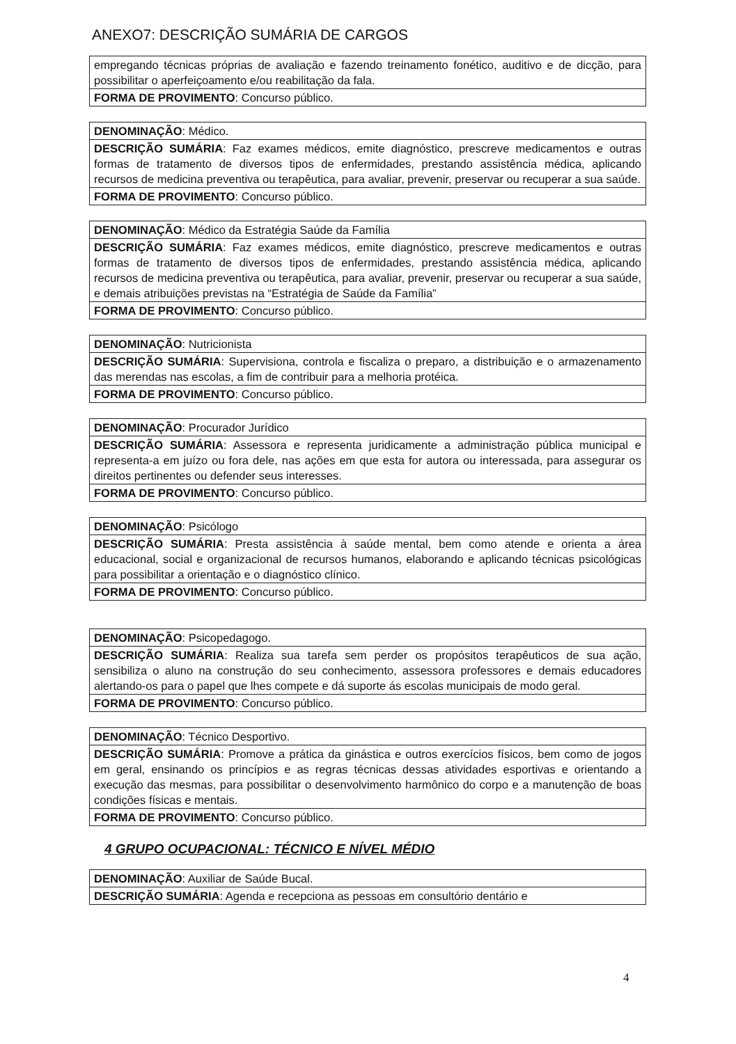ANEXO7: DESCRIÇÃO SUMÁRIA DE CARGOS
| empregando técnicas próprias de avaliação e fazendo treinamento fonético, auditivo e de dicção, para possibilitar o aperfeiçoamento e/ou reabilitação da fala. |
| FORMA DE PROVIMENTO : Concurso público. |
| DENOMINAÇÃO : Médico. |
| DESCRIÇÃO SUMÁRIA : Faz exames médicos, emite diagnóstico, prescreve medicamentos e outras formas de tratamento de diversos tipos de enfermidades, prestando assistência médica, aplicando recursos de medicina preventiva ou terapêutica, para avaliar, prevenir, preservar ou recuperar a sua saúde. |
| FORMA DE PROVIMENTO : Concurso público. |
| DENOMINAÇÃO : Médico da Estratégia Saúde da Família |
| DESCRIÇÃO SUMÁRIA : Faz exames médicos, emite diagnóstico, prescreve medicamentos e outras formas de tratamento de diversos tipos de enfermidades, prestando assistência médica, aplicando recursos de medicina preventiva ou terapêutica, para avaliar, prevenir, preservar ou recuperar a sua saúde, e demais atribuições previstas na “Estratégia de Saúde da Família” |
| FORMA DE PROVIMENTO : Concurso público. |
| DENOMINAÇÃO : Nutricionista |
| DESCRIÇÃO SUMÁRIA : Supervisiona, controla e fiscaliza o preparo, a distribuição e o armazenamento das merendas nas escolas, a fim de contribuir para a melhoria protéica. |
| FORMA DE PROVIMENTO : Concurso público. |
| DENOMINAÇÃO : Procurador Jurídico |
| DESCRIÇÃO SUMÁRIA : Assessora e representa juridicamente a administração pública municipal e representa-a em juízo ou fora dele, nas ações em que esta for autora ou interessada, para assegurar os direitos pertinentes ou defender seus interesses. |
| FORMA DE PROVIMENTO : Concurso público. |
| DENOMINAÇÃO : Psicólogo |
| DESCRIÇÃO SUMÁRIA : Presta assistência à saúde mental, bem como atende e orienta a área educacional, social e organizacional de recursos humanos, elaborando e aplicando técnicas psicológicas para possibilitar a orientação e o diagnóstico clínico. |
| FORMA DE PROVIMENTO : Concurso público. |
| DENOMINAÇÃO : Psicopedagogo. |
| DESCRIÇÃO SUMÁRIA : Realiza sua tarefa sem perder os propósitos terapêuticos de sua ação, sensibiliza o aluno na construção do seu conhecimento, assessora professores e demais educadores alertando-os para o papel que lhes compete e dá suporte ás escolas municipais de modo geral. |
| FORMA DE PROVIMENTO : Concurso público. |
| DENOMINAÇÃO : Técnico Desportivo. |
| DESCRIÇÃO SUMÁRIA : Promove a prática da ginástica e outros exercícios físicos, bem como de jogos em geral, ensinando os princípios e as regras técnicas dessas atividades esportivas e orientando a execução das mesmas, para possibilitar o desenvolvimento harmônico do corpo e a manutenção de boas condições físicas e mentais. |
| FORMA DE PROVIMENTO : Concurso público. |
4 GRUPO OCUPACIONAL: TÉCNICO E NÍVEL MÉDIO
| DENOMINAÇÃO : Auxiliar de Saúde Bucal. |
| DESCRIÇÃO SUMÁRIA : Agenda e recepciona as pessoas em consultório dentário e |
4